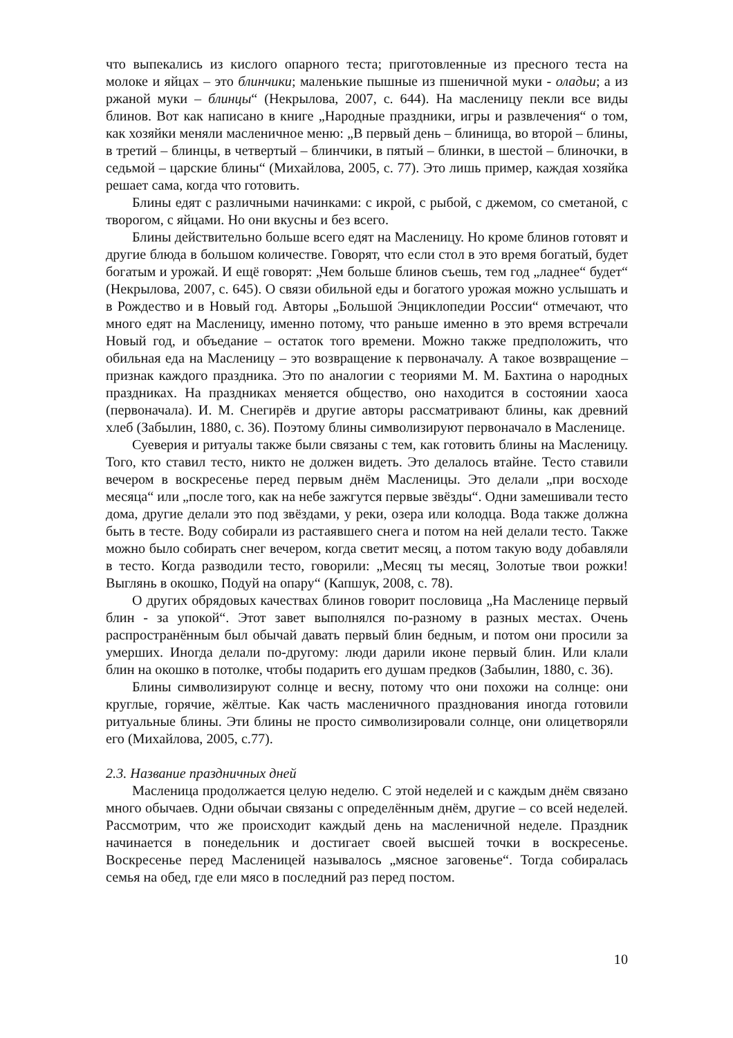что выпекались из кислого опарного теста; приготовленные из пресного теста на молоке и яйцах – это блинчики; маленькие пышные из пшеничной муки - оладьи; а из ржаной муки – блинцы“ (Некрылова, 2007, с. 644). На масленицу пекли все виды блинов. Вот как написано в книге „Народные праздники, игры и развлечения“ о том, как хозяйки меняли масленичное меню: „В первый день – блинища, во второй – блины, в третий – блинцы, в четвертый – блинчики, в пятый – блинки, в шестой – блиночки, в седьмой – царские блины“ (Михайлова, 2005, с. 77). Это лишь пример, каждая хозяйка решает сама, когда что готовить.
Блины едят с различными начинками: с икрой, с рыбой, с джемом, со сметаной, с творогом, с яйцами. Но они вкусны и без всего.
Блины действительно больше всего едят на Масленицу. Но кроме блинов готовят и другие блюда в большом количестве. Говорят, что если стол в это время богатый, будет богатым и урожай. И ещё говорят: „Чем больше блинов съешь, тем год „ладнее“ будет“ (Некрылова, 2007, с. 645). О связи обильной еды и богатого урожая можно услышать и в Рождество и в Новый год. Авторы „Большой Энциклопедии России“ отмечают, что много едят на Масленицу, именно потому, что раньше именно в это время встречали Новый год, и объедание – остаток того времени. Можно также предположить, что обильная еда на Масленицу – это возвращение к первоначалу. А такое возвращение – признак каждого праздника. Это по аналогии с теориями М. М. Бахтина о народных праздниках. На праздниках меняется общество, оно находится в состоянии хаоса (первоначала). И. М. Снегирёв и другие авторы рассматривают блины, как древний хлеб (Забылин, 1880, с. 36). Поэтому блины символизируют первоначало в Масленице.
Суеверия и ритуалы также были связаны с тем, как готовить блины на Масленицу. Того, кто ставил тесто, никто не должен видеть. Это делалось втайне. Тесто ставили вечером в воскресенье перед первым днём Масленицы. Это делали „при восходе месяца“ или „после того, как на небе зажгутся первые звёзды“. Одни замешивали тесто дома, другие делали это под звёздами, у реки, озера или колодца. Вода также должна быть в тесте. Воду собирали из растаявшего снега и потом на ней делали тесто. Также можно было собирать снег вечером, когда светит месяц, а потом такую воду добавляли в тесто. Когда разводили тесто, говорили: „Месяц ты месяц, Золотые твои рожки! Выглянь в окошко, Подуй на опару“ (Капшук, 2008, с. 78).
О других обрядовых качествах блинов говорит пословица „На Масленице первый блин - за упокой“. Этот завет выполнялся по-разному в разных местах. Очень распространённым был обычай давать первый блин бедным, и потом они просили за умерших. Иногда делали по-другому: люди дарили иконе первый блин. Или клали блин на окошко в потолке, чтобы подарить его душам предков (Забылин, 1880, с. 36).
Блины символизируют солнце и весну, потому что они похожи на солнце: они круглые, горячие, жёлтые. Как часть масленичного празднования иногда готовили ритуальные блины. Эти блины не просто символизировали солнце, они олицетворяли его (Михайлова, 2005, с.77).
2.3. Название праздничных дней
Масленица продолжается целую неделю. С этой неделей и с каждым днём связано много обычаев. Одни обычаи связаны с определённым днём, другие – со всей неделей. Рассмотрим, что же происходит каждый день на масленичной неделе. Праздник начинается в понедельник и достигает своей высшей точки в воскресенье. Воскресенье перед Масленицей называлось „мясное заговенье“. Тогда собиралась семья на обед, где ели мясо в последний раз перед постом.
10